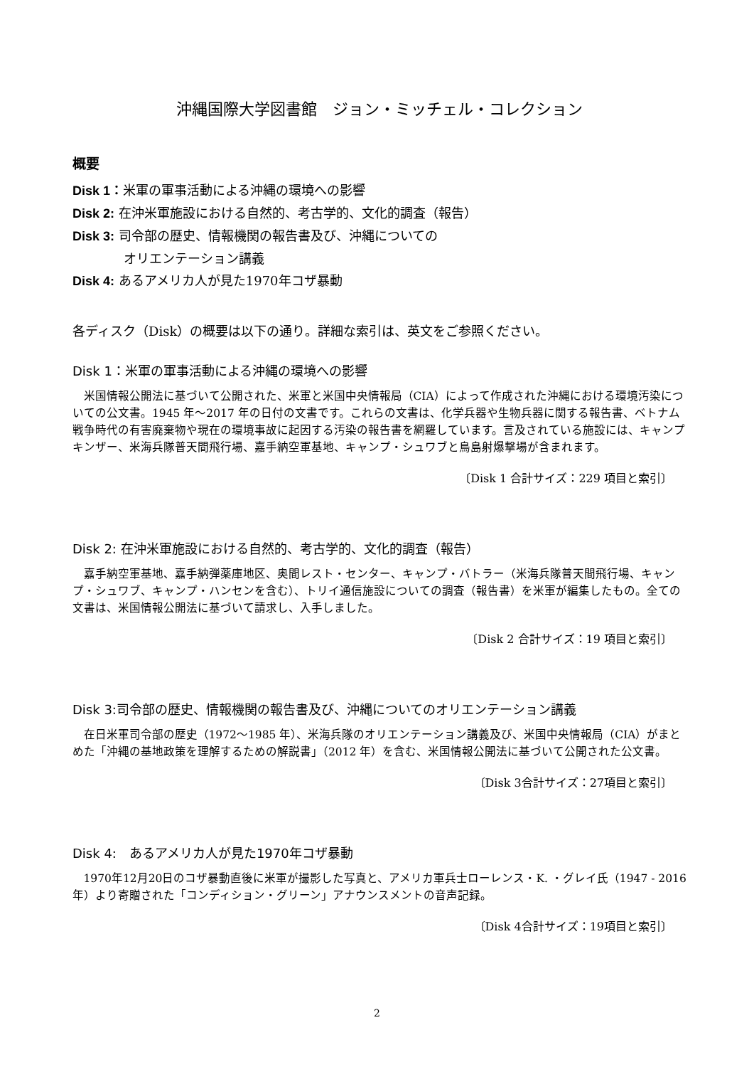沖縄国際大学図書館　ジョン・ミッチェル・コレクション
概要
Disk 1：米軍の軍事活動による沖縄の環境への影響
Disk 2: 在沖米軍施設における自然的、考古学的、文化的調査（報告）
Disk 3: 司令部の歴史、情報機関の報告書及び、沖縄についての
オリエンテーション講義
Disk 4: あるアメリカ人が見た1970年コザ暴動
各ディスク（Disk）の概要は以下の通り。詳細な索引は、英文をご参照ください。
Disk 1：米軍の軍事活動による沖縄の環境への影響
米国情報公開法に基づいて公開された、米軍と米国中央情報局（CIA）によって作成された沖縄における環境汚染についての公文書。1945 年～2017 年の日付の文書です。これらの文書は、化学兵器や生物兵器に関する報告書、ベトナム戦争時代の有害廃棄物や現在の環境事故に起因する汚染の報告書を網羅しています。言及されている施設には、キャンプキンザー、米海兵隊普天間飛行場、嘉手納空軍基地、キャンプ・シュワブと鳥島射爆撃場が含まれます。
〔Disk 1 合計サイズ：229 項目と索引〕
Disk 2: 在沖米軍施設における自然的、考古学的、文化的調査（報告）
嘉手納空軍基地、嘉手納弾薬庫地区、奥間レスト・センター、キャンプ・バトラー（米海兵隊普天間飛行場、キャンプ・シュワブ、キャンプ・ハンセンを含む）、トリイ通信施設についての調査（報告書）を米軍が編集したもの。全ての文書は、米国情報公開法に基づいて請求し、入手しました。
〔Disk 2 合計サイズ：19 項目と索引〕
Disk 3:司令部の歴史、情報機関の報告書及び、沖縄についてのオリエンテーション講義
在日米軍司令部の歴史（1972～1985 年）、米海兵隊のオリエンテーション講義及び、米国中央情報局（CIA）がまとめた「沖縄の基地政策を理解するための解説書」（2012 年）を含む、米国情報公開法に基づいて公開された公文書。
〔Disk 3合計サイズ：27項目と索引〕
Disk 4:　あるアメリカ人が見た1970年コザ暴動
1970年12月20日のコザ暴動直後に米軍が撮影した写真と、アメリカ軍兵士ローレンス・K. ・グレイ氏（1947 - 2016年）より寄贈された「コンディション・グリーン」アナウンスメントの音声記録。
〔Disk 4合計サイズ：19項目と索引〕
2